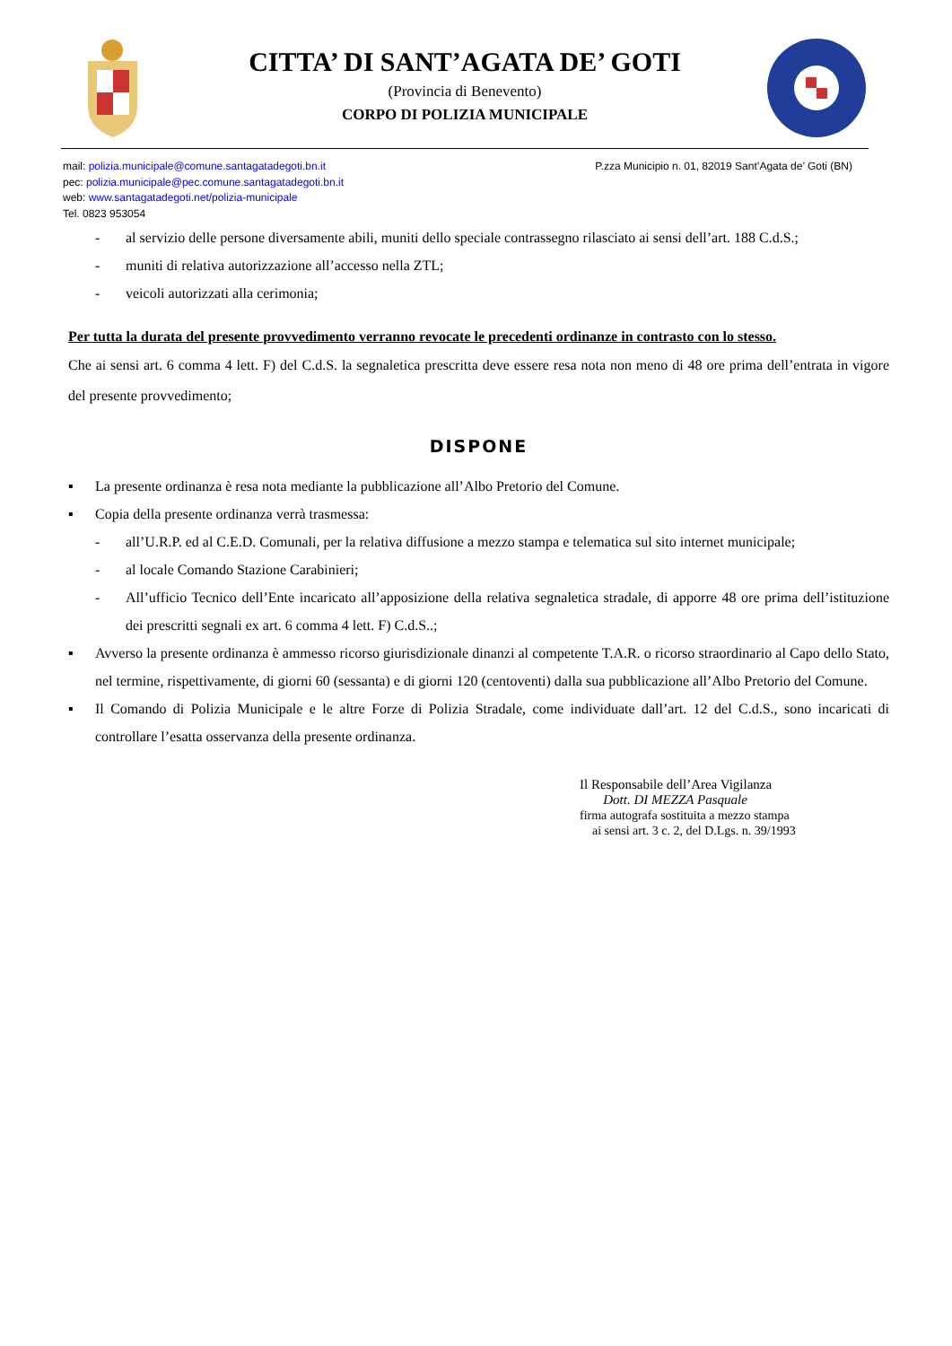CITTA’ DI SANT’AGATA DE’ GOTI
(Provincia di Benevento)
CORPO DI POLIZIA MUNICIPALE
mail: polizia.municipale@comune.santagatadegoti.bn.it
pec: polizia.municipale@pec.comune.santagatadegoti.bn.it
web: www.santagatadegoti.net/polizia-municipale
Tel. 0823 953054
P.zza Municipio n. 01, 82019 Sant’Agata de’ Goti (BN)
- al servizio delle persone diversamente abili, muniti dello speciale contrassegno rilasciato ai sensi dell’art. 188 C.d.S.;
- muniti di relativa autorizzazione all’accesso nella ZTL;
- veicoli autorizzati alla cerimonia;
Per tutta la durata del presente provvedimento verranno revocate le precedenti ordinanze in contrasto con lo stesso.
Che ai sensi art. 6 comma 4 lett. F) del C.d.S. la segnaletica prescritta deve essere resa nota non meno di 48 ore prima dell’entrata in vigore del presente provvedimento;
DISPONE
▪ La presente ordinanza è resa nota mediante la pubblicazione all’Albo Pretorio del Comune.
▪ Copia della presente ordinanza verrà trasmessa:
- all’U.R.P. ed al C.E.D. Comunali, per la relativa diffusione a mezzo stampa e telematica sul sito internet municipale;
- al locale Comando Stazione Carabinieri;
- All’ufficio Tecnico dell’Ente incaricato all’apposizione della relativa segnaletica stradale, di apporre 48 ore prima dell’istituzione dei prescritti segnali ex art. 6 comma 4 lett. F) C.d.S..;
▪ Avverso la presente ordinanza è ammesso ricorso giurisdizionale dinanzi al competente T.A.R. o ricorso straordinario al Capo dello Stato, nel termine, rispettivamente, di giorni 60 (sessanta) e di giorni 120 (centoventi) dalla sua pubblicazione all’Albo Pretorio del Comune.
▪ Il Comando di Polizia Municipale e le altre Forze di Polizia Stradale, come individuate dall’art. 12 del C.d.S., sono incaricati di controllare l’esatta osservanza della presente ordinanza.
Il Responsabile dell’Area Vigilanza
Dott. DI MEZZA Pasquale
firma autografa sostituita a mezzo stampa
ai sensi art. 3 c. 2, del D.Lgs. n. 39/1993